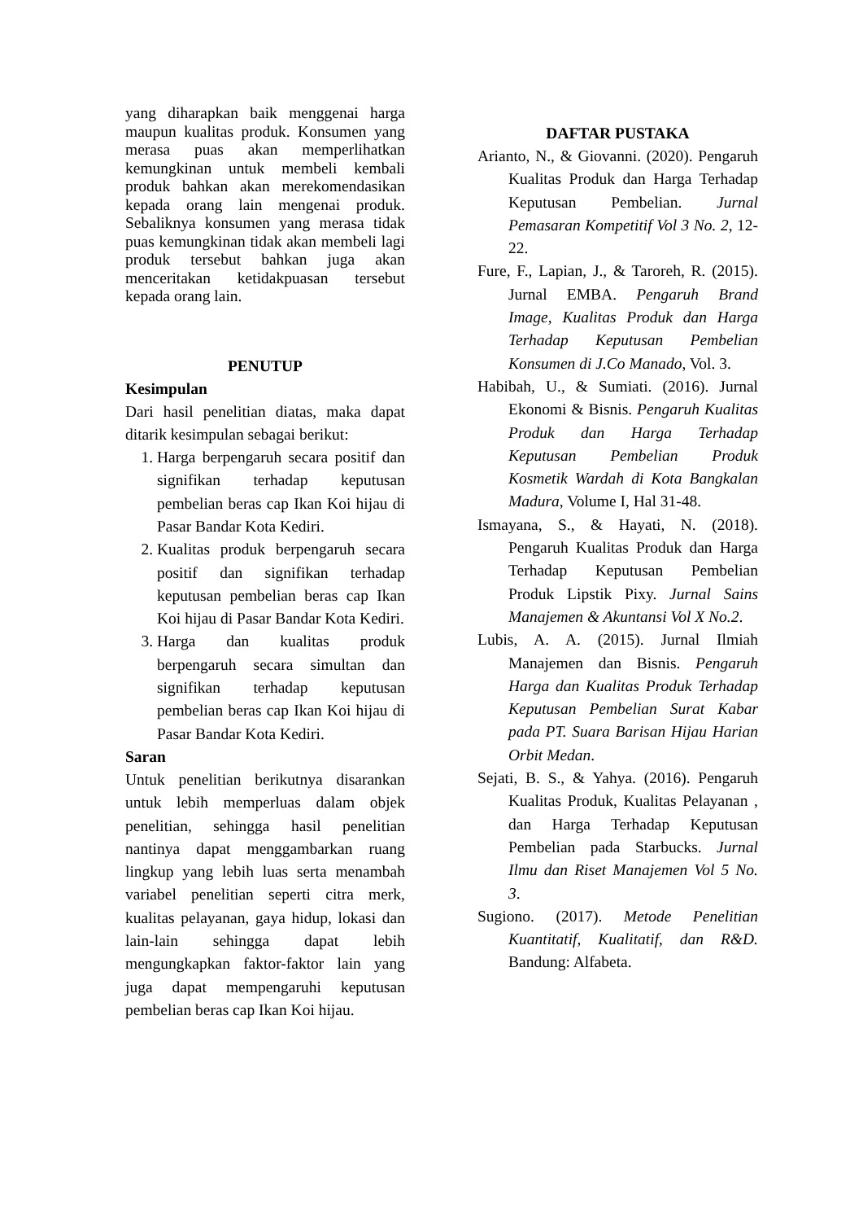yang diharapkan baik menggenai harga maupun kualitas produk. Konsumen yang merasa puas akan memperlihatkan kemungkinan untuk membeli kembali produk bahkan akan merekomendasikan kepada orang lain mengenai produk. Sebaliknya konsumen yang merasa tidak puas kemungkinan tidak akan membeli lagi produk tersebut bahkan juga akan menceritakan ketidakpuasan tersebut kepada orang lain.
PENUTUP
Kesimpulan
Dari hasil penelitian diatas, maka dapat ditarik kesimpulan sebagai berikut:
1. Harga berpengaruh secara positif dan signifikan terhadap keputusan pembelian beras cap Ikan Koi hijau di Pasar Bandar Kota Kediri.
2. Kualitas produk berpengaruh secara positif dan signifikan terhadap keputusan pembelian beras cap Ikan Koi hijau di Pasar Bandar Kota Kediri.
3. Harga dan kualitas produk berpengaruh secara simultan dan signifikan terhadap keputusan pembelian beras cap Ikan Koi hijau di Pasar Bandar Kota Kediri.
Saran
Untuk penelitian berikutnya disarankan untuk lebih memperluas dalam objek penelitian, sehingga hasil penelitian nantinya dapat menggambarkan ruang lingkup yang lebih luas serta menambah variabel penelitian seperti citra merk, kualitas pelayanan, gaya hidup, lokasi dan lain-lain sehingga dapat lebih mengungkapkan faktor-faktor lain yang juga dapat mempengaruhi keputusan pembelian beras cap Ikan Koi hijau.
DAFTAR PUSTAKA
Arianto, N., & Giovanni. (2020). Pengaruh Kualitas Produk dan Harga Terhadap Keputusan Pembelian. Jurnal Pemasaran Kompetitif Vol 3 No. 2, 12-22.
Fure, F., Lapian, J., & Taroreh, R. (2015). Jurnal EMBA. Pengaruh Brand Image, Kualitas Produk dan Harga Terhadap Keputusan Pembelian Konsumen di J.Co Manado, Vol. 3.
Habibah, U., & Sumiati. (2016). Jurnal Ekonomi & Bisnis. Pengaruh Kualitas Produk dan Harga Terhadap Keputusan Pembelian Produk Kosmetik Wardah di Kota Bangkalan Madura, Volume I, Hal 31-48.
Ismayana, S., & Hayati, N. (2018). Pengaruh Kualitas Produk dan Harga Terhadap Keputusan Pembelian Produk Lipstik Pixy. Jurnal Sains Manajemen & Akuntansi Vol X No.2.
Lubis, A. A. (2015). Jurnal Ilmiah Manajemen dan Bisnis. Pengaruh Harga dan Kualitas Produk Terhadap Keputusan Pembelian Surat Kabar pada PT. Suara Barisan Hijau Harian Orbit Medan.
Sejati, B. S., & Yahya. (2016). Pengaruh Kualitas Produk, Kualitas Pelayanan , dan Harga Terhadap Keputusan Pembelian pada Starbucks. Jurnal Ilmu dan Riset Manajemen Vol 5 No. 3.
Sugiono. (2017). Metode Penelitian Kuantitatif, Kualitatif, dan R&D. Bandung: Alfabeta.